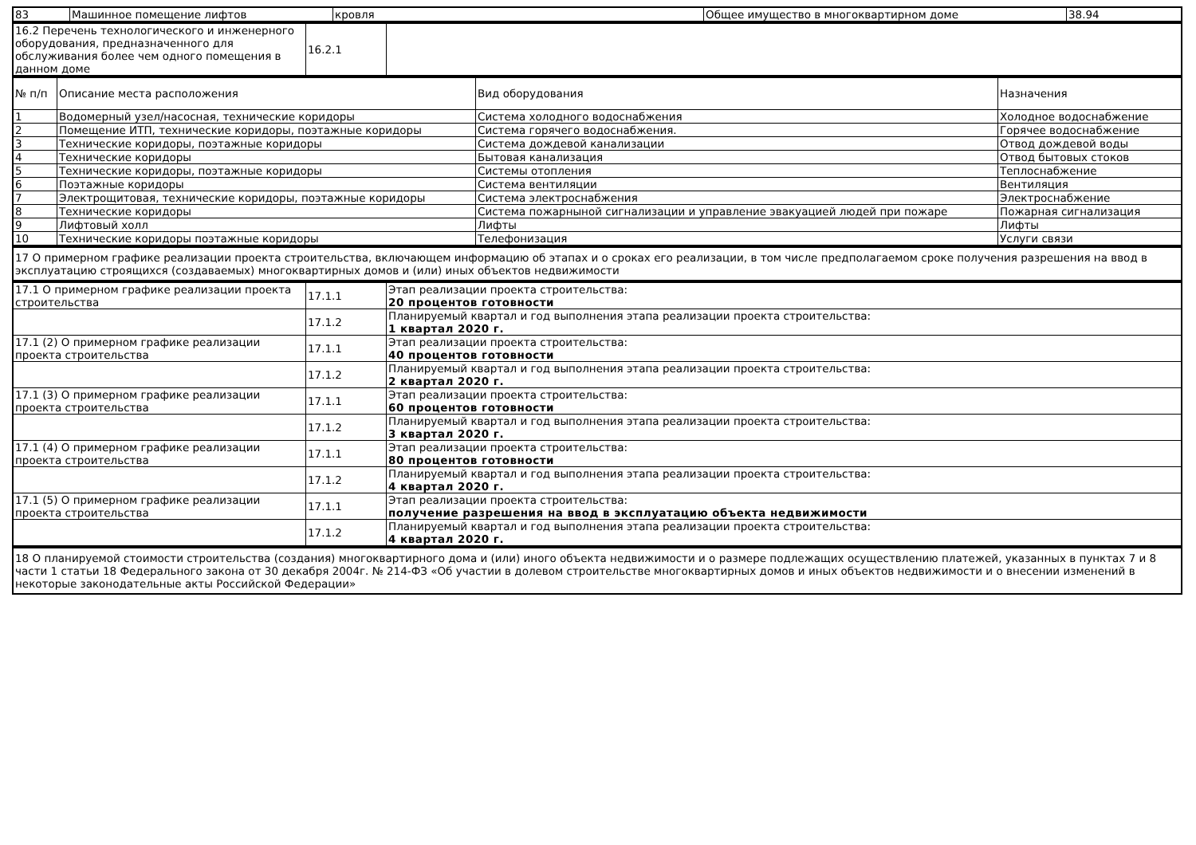| 83 | Машинное помещение лифтов | кровля | Общее имущество в многоквартирном доме | 38.94 |
| 16.2 Перечень технологического и инженерного оборудования, предназначенного для обслуживания более чем одного помещения в данном доме | 16.2.1 | |
| № п/п | Описание места расположения | Вид оборудования | Назначения |
| 1 | Водомерный узел/насосная, технические коридоры | Система холодного водоснабжения | Холодное водоснабжение |
| 2 | Помещение ИТП, технические коридоры, поэтажные коридоры | Система горячего водоснабжения. | Горячее водоснабжение |
| 3 | Технические коридоры, поэтажные коридоры | Система дождевой канализации | Отвод дождевой воды |
| 4 | Технические коридоры | Бытовая канализация | Отвод бытовых стоков |
| 5 | Технические коридоры, поэтажные коридоры | Системы отопления | Теплоснабжение |
| 6 | Поэтажные коридоры | Система вентиляции | Вентиляция |
| 7 | Электрощитовая, технические коридоры, поэтажные коридоры | Система электроснабжения | Электроснабжение |
| 8 | Технические коридоры | Система пожарныной сигнализации и управление эвакуацией людей при пожаре | Пожарная сигнализация |
| 9 | Лифтовый холл | Лифты | Лифты |
| 10 | Технические коридоры поэтажные коридоры | Телефонизация | Услуги связи |
| 17 О примерном графике реализации проекта строительства, включающем информацию об этапах и о сроках его реализации, в том числе предполагаемом сроке получения разрешения на ввод в эксплуатацию строящихся (создаваемых) многоквартирных домов и (или) иных объектов недвижимости |
| 17.1 О примерном графике реализации проекта строительства | 17.1.1 | Этап реализации проекта строительства: 20 процентов готовности |
| | 17.1.2 | Планируемый квартал и год выполнения этапа реализации проекта строительства: 1 квартал 2020 г. |
| 17.1 (2) О примерном графике реализации проекта строительства | 17.1.1 | Этап реализации проекта строительства: 40 процентов готовности |
| | 17.1.2 | Планируемый квартал и год выполнения этапа реализации проекта строительства: 2 квартал 2020 г. |
| 17.1 (3) О примерном графике реализации проекта строительства | 17.1.1 | Этап реализации проекта строительства: 60 процентов готовности |
| | 17.1.2 | Планируемый квартал и год выполнения этапа реализации проекта строительства: 3 квартал 2020 г. |
| 17.1 (4) О примерном графике реализации проекта строительства | 17.1.1 | Этап реализации проекта строительства: 80 процентов готовности |
| | 17.1.2 | Планируемый квартал и год выполнения этапа реализации проекта строительства: 4 квартал 2020 г. |
| 17.1 (5) О примерном графике реализации проекта строительства | 17.1.1 | Этап реализации проекта строительства: получение разрешения на ввод в эксплуатацию объекта недвижимости |
| | 17.1.2 | Планируемый квартал и год выполнения этапа реализации проекта строительства: 4 квартал 2020 г. |
| 18 О планируемой стоимости строительства (создания) многоквартирного дома и (или) иного объекта недвижимости и о размере подлежащих осуществлению платежей, указанных в пунктах 7 и 8 части 1 статьи 18 Федерального закона от 30 декабря 2004г. № 214-ФЗ «Об участии в долевом строительстве многоквартирных домов и иных объектов недвижимости и о внесении изменений в некоторые законодательные акты Российской Федерации» |